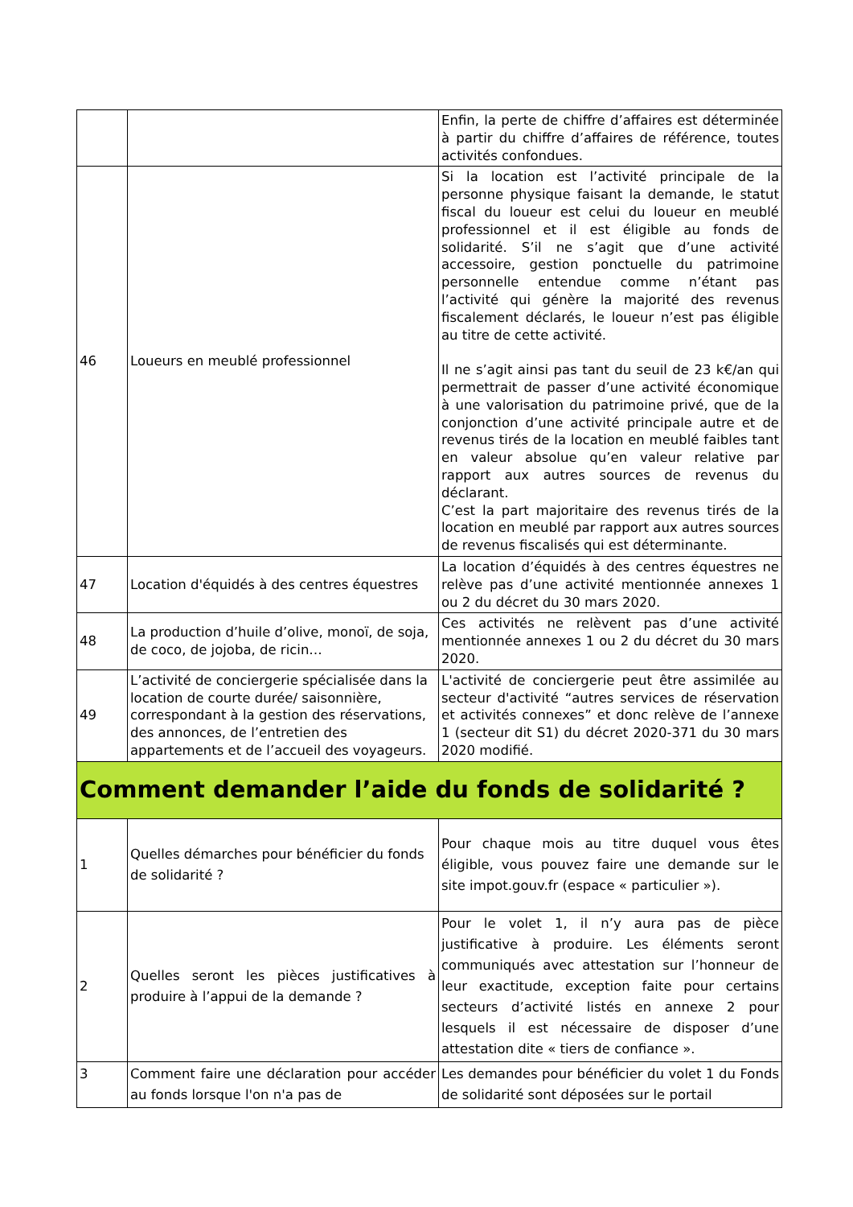| | | Enfin, la perte de chiffre d’affaires est déterminée à partir du chiffre d’affaires de référence, toutes activités confondues. |
| 46 | Loueurs en meublé professionnel | Si la location est l’activité principale de la personne physique faisant la demande, le statut fiscal du loueur est celui du loueur en meublé professionnel et il est éligible au fonds de solidarité. S’il ne s’agit que d’une activité accessoire, gestion ponctuelle du patrimoine personnelle entendue comme n’étant pas l’activité qui génère la majorité des revenus fiscalement déclarés, le loueur n’est pas éligible au titre de cette activité. Il ne s’agit ainsi pas tant du seuil de 23 k€/an qui permettrait de passer d’une activité économique à une valorisation du patrimoine privé, que de la conjonction d’une activité principale autre et de revenus tirés de la location en meublé faibles tant en valeur absolue qu’en valeur relative par rapport aux autres sources de revenus du déclarant. C’est la part majoritaire des revenus tirés de la location en meublé par rapport aux autres sources de revenus fiscalisés qui est déterminante. |
| 47 | Location d'équidés à des centres équestres | La location d’équidés à des centres équestres ne relève pas d’une activité mentionnée annexes 1 ou 2 du décret du 30 mars 2020. |
| 48 | La production d’huile d’olive, monoï, de soja, de coco, de jojoba, de ricin… | Ces activités ne relèvent pas d’une activité mentionnée annexes 1 ou 2 du décret du 30 mars 2020. |
| 49 | L’activité de conciergerie spécialisée dans la location de courte durée/ saisonnière, correspondant à la gestion des réservations, des annonces, de l’entretien des appartements et de l’accueil des voyageurs. | L'activité de conciergerie peut être assimilée au secteur d'activité “autres services de réservation et activités connexes” et donc relève de l’annexe 1 (secteur dit S1) du décret 2020-371 du 30 mars 2020 modifié. |
| Comment demander l’aide du fonds de solidarité ? | | |
| 1 | Quelles démarches pour bénéficier du fonds de solidarité ? | Pour chaque mois au titre duquel vous êtes éligible, vous pouvez faire une demande sur le site impot.gouv.fr (espace « particulier »). |
| 2 | Quelles seront les pièces justificatives à produire à l’appui de la demande ? | Pour le volet 1, il n’y aura pas de pièce justificative à produire. Les éléments seront communiqués avec attestation sur l’honneur de leur exactitude, exception faite pour certains secteurs d’activité listés en annexe 2 pour lesquels il est nécessaire de disposer d’une attestation dite « tiers de confiance ». |
| 3 | Comment faire une déclaration pour accéder au fonds lorsque l'on n'a pas de | Les demandes pour bénéficier du volet 1 du Fonds de solidarité sont déposées sur le portail |